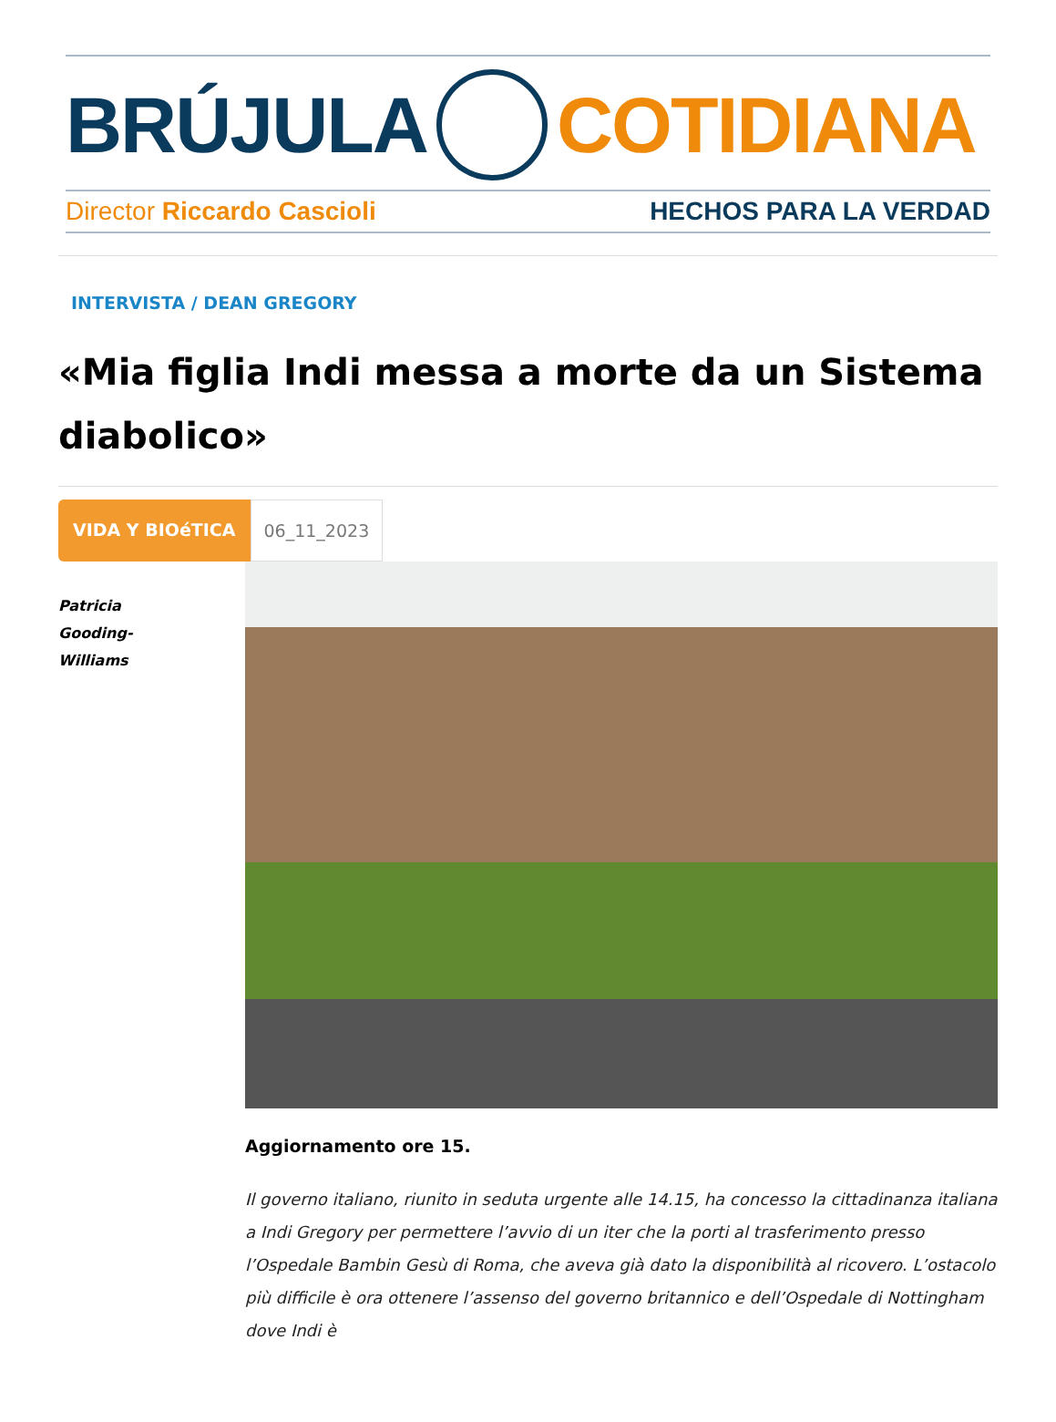BRÚJULA COTIDIANA
Director Riccardo Cascioli HECHOS PARA LA VERDAD
INTERVISTA / DEAN GREGORY
«Mia figlia Indi messa a morte da un Sistema diabolico»
VIDA Y BIOéTICA 06_11_2023
Patricia
Gooding-
Williams
Aggiornamento ore 15.
Il governo italiano, riunito in seduta urgente alle 14.15, ha concesso la cittadinanza italiana a Indi Gregory per permettere l’avvio di un iter che la porti al trasferimento presso l’Ospedale Bambin Gesù di Roma, che aveva già dato la disponibilità al ricovero. L’ostacolo più difficile è ora ottenere l’assenso del governo britannico e dell’Ospedale di Nottingham dove Indi è